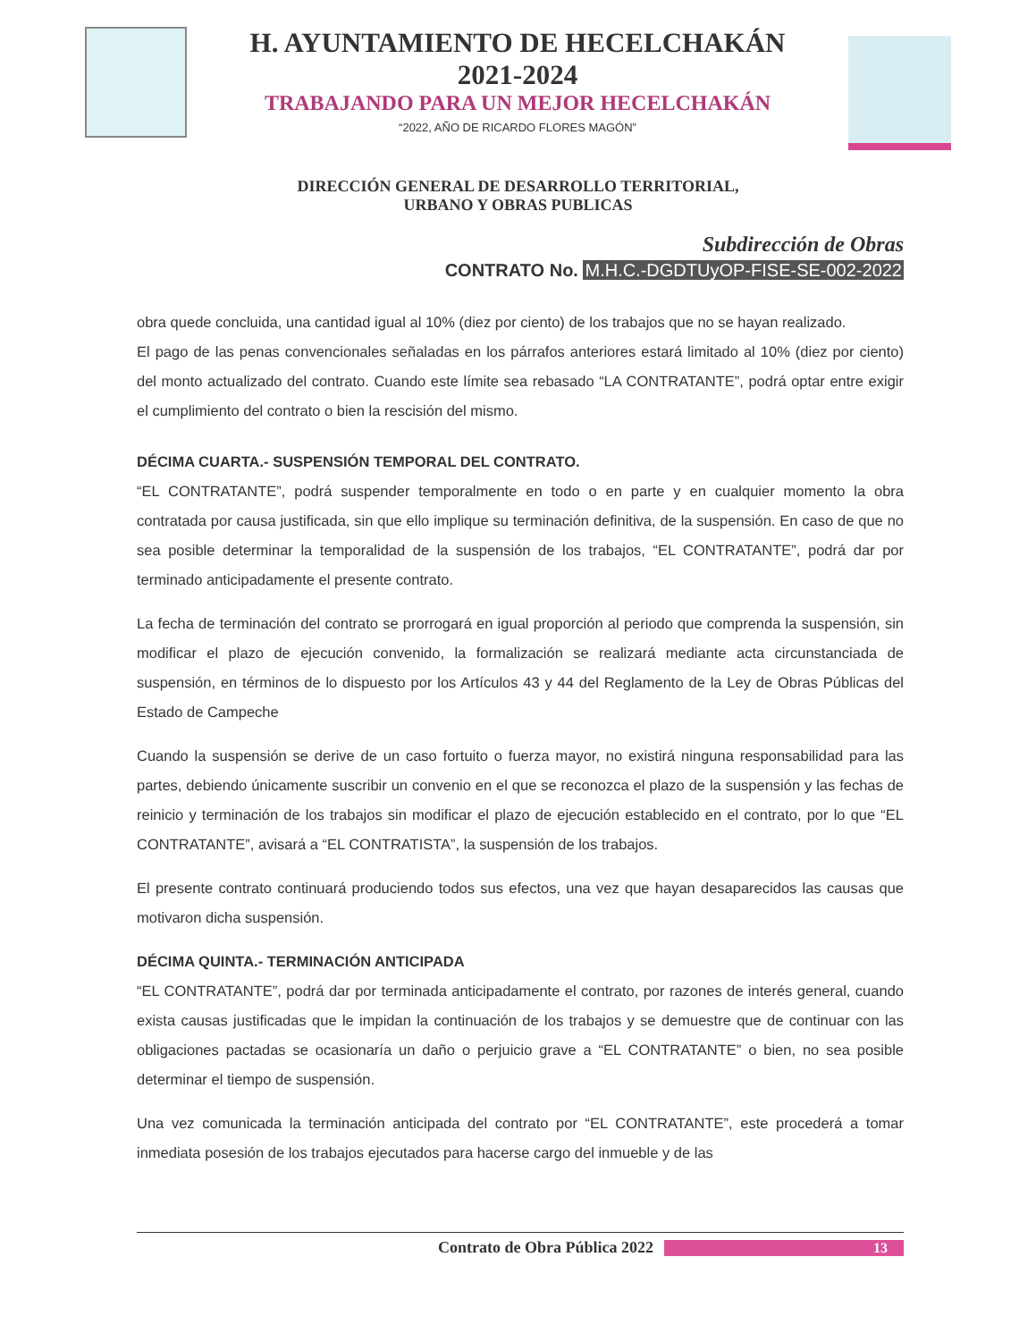H. AYUNTAMIENTO DE HECELCHAKÁN
2021-2024
TRABAJANDO PARA UN MEJOR HECELCHAKÁN
“2022, AÑO DE RICARDO FLORES MAGÓN”
DIRECCIÓN GENERAL DE DESARROLLO TERRITORIAL,
URBANO Y OBRAS PUBLICAS
Subdirección de Obras
CONTRATO No. M.H.C.-DGDTUyOP-FISE-SE-002-2022
obra quede concluida, una cantidad igual al 10% (diez por ciento) de los trabajos que no se hayan realizado.
El pago de las penas convencionales señaladas en los párrafos anteriores estará limitado al 10% (diez por ciento) del monto actualizado del contrato. Cuando este límite sea rebasado “LA CONTRATANTE”, podrá optar entre exigir el cumplimiento del contrato o bien la rescisión del mismo.
DÉCIMA CUARTA.- SUSPENSIÓN TEMPORAL DEL CONTRATO.
“EL CONTRATANTE”, podrá suspender temporalmente en todo o en parte y en cualquier momento la obra contratada por causa justificada, sin que ello implique su terminación definitiva, de la suspensión. En caso de que no sea posible determinar la temporalidad de la suspensión de los trabajos, “EL CONTRATANTE”, podrá dar por terminado anticipadamente el presente contrato.
La fecha de terminación del contrato se prorrogará en igual proporción al periodo que comprenda la suspensión, sin modificar el plazo de ejecución convenido, la formalización se realizará mediante acta circunstanciada de suspensión, en términos de lo dispuesto por los Artículos 43 y 44 del Reglamento de la Ley de Obras Públicas del Estado de Campeche
Cuando la suspensión se derive de un caso fortuito o fuerza mayor, no existirá ninguna responsabilidad para las partes, debiendo únicamente suscribir un convenio en el que se reconozca el plazo de la suspensión y las fechas de reinicio y terminación de los trabajos sin modificar el plazo de ejecución establecido en el contrato, por lo que “EL CONTRATANTE”, avisará a “EL CONTRATISTA”, la suspensión de los trabajos.
El presente contrato continuará produciendo todos sus efectos, una vez que hayan desaparecidos las causas que motivaron dicha suspensión.
DÉCIMA QUINTA.- TERMINACIÓN ANTICIPADA
“EL CONTRATANTE”, podrá dar por terminada anticipadamente el contrato, por razones de interés general, cuando exista causas justificadas que le impidan la continuación de los trabajos y se demuestre que de continuar con las obligaciones pactadas se ocasionaría un daño o perjuicio grave a “EL CONTRATANTE” o bien, no sea posible determinar el tiempo de suspensión.
Una vez comunicada la terminación anticipada del contrato por “EL CONTRATANTE”, este procederá a tomar inmediata posesión de los trabajos ejecutados para hacerse cargo del inmueble y de las
Contrato de Obra Pública 2022 13